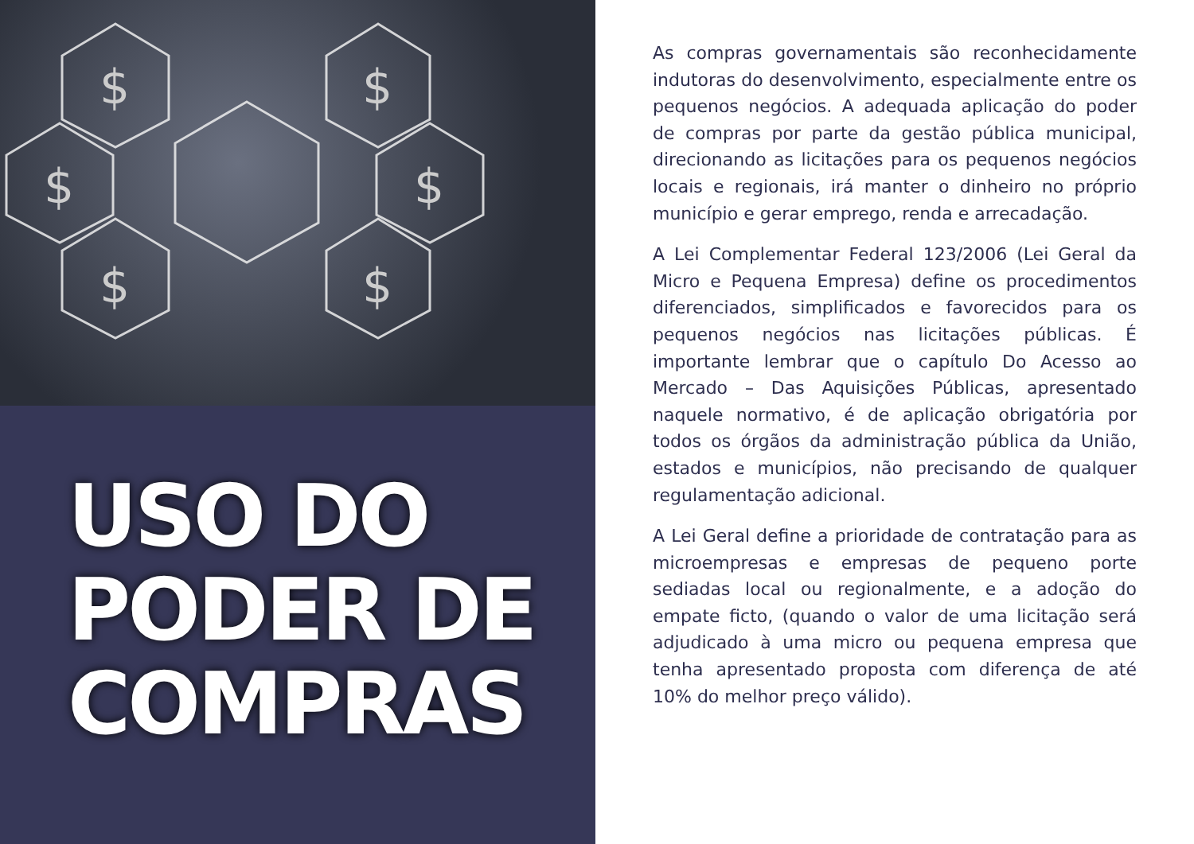$
$
$
$
$
$
USO DO
PODER DE
COMPRAS
As compras governamentais são reconhecidamente indutoras do desenvolvimento, especialmente entre os pequenos negócios. A adequada aplicação do poder de compras por parte da gestão pública municipal, direcionando as licitações para os pequenos negócios locais e regionais, irá manter o dinheiro no próprio município e gerar emprego, renda e arrecadação.
A Lei Complementar Federal 123/2006 (Lei Geral da Micro e Pequena Empresa) define os procedimentos diferenciados, simplificados e favorecidos para os pequenos negócios nas licitações públicas. É importante lembrar que o capítulo Do Acesso ao Mercado – Das Aquisições Públicas, apresentado naquele normativo, é de aplicação obrigatória por todos os órgãos da administração pública da União, estados e municípios, não precisando de qualquer regulamentação adicional.
A Lei Geral define a prioridade de contratação para as microempresas e empresas de pequeno porte sediadas local ou regionalmente, e a adoção do empate ficto, (quando o valor de uma licitação será adjudicado à uma micro ou pequena empresa que tenha apresentado proposta com diferença de até 10% do melhor preço válido).